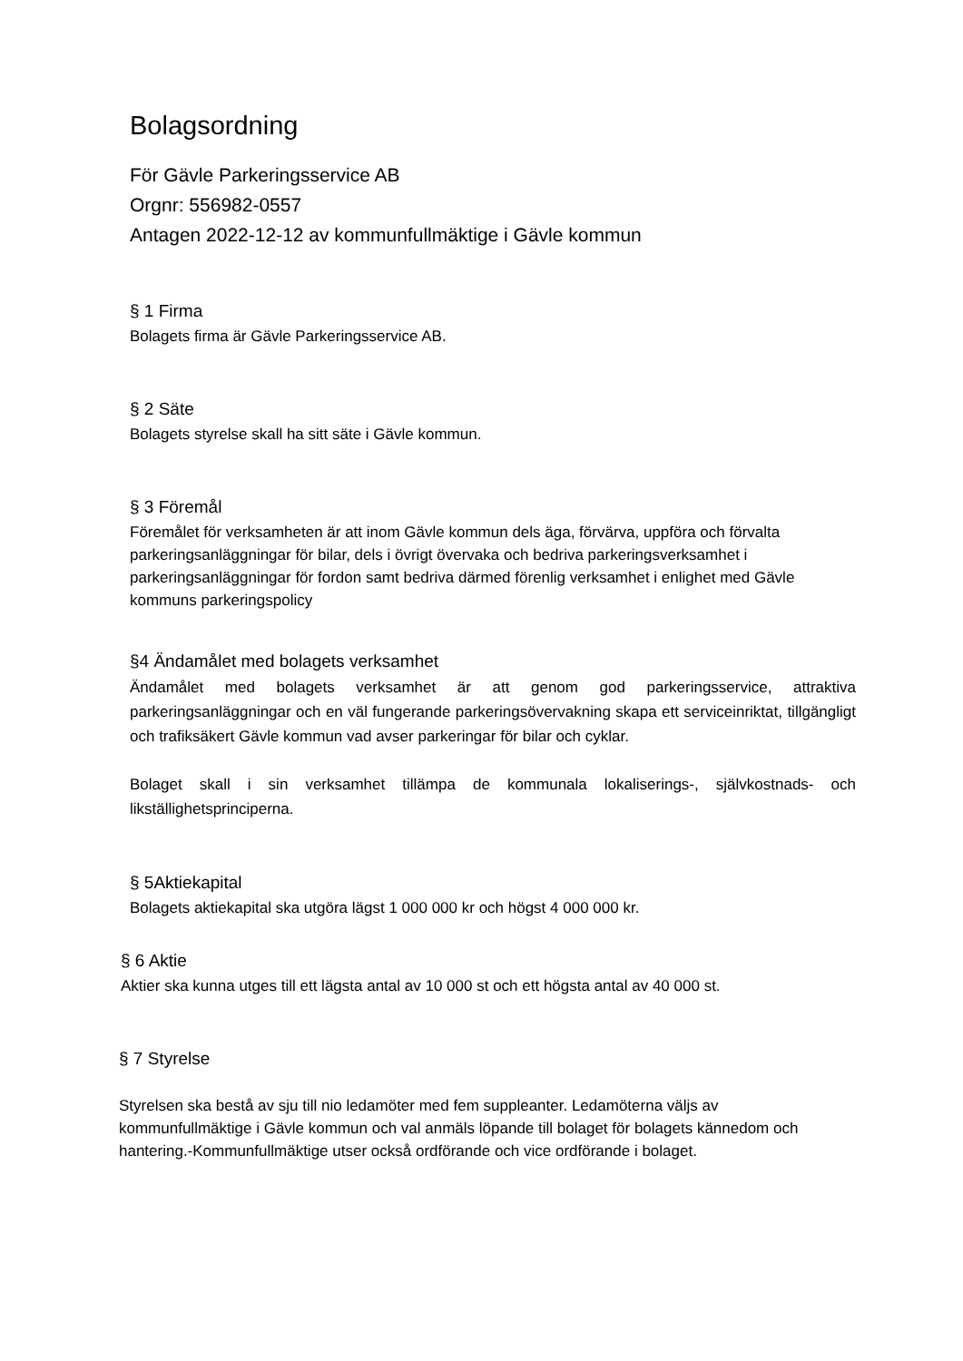Bolagsordning
För Gävle Parkeringsservice AB
Orgnr: 556982-0557
Antagen 2022-12-12 av kommunfullmäktige i Gävle kommun
§ 1 Firma
Bolagets firma är Gävle Parkeringsservice AB.
§ 2 Säte
Bolagets styrelse skall ha sitt säte i Gävle kommun.
§ 3 Föremål
Föremålet för verksamheten är att inom Gävle kommun dels äga, förvärva, uppföra och förvalta parkeringsanläggningar för bilar, dels i övrigt övervaka och bedriva parkeringsverksamhet i parkeringsanläggningar för fordon samt bedriva därmed förenlig verksamhet i enlighet med Gävle kommuns parkeringspolicy
§4 Ändamålet med bolagets verksamhet
Ändamålet med bolagets verksamhet är att genom god parkeringsservice, attraktiva parkeringsanläggningar och en väl fungerande parkeringsövervakning skapa ett serviceinriktat, tillgängligt och trafiksäkert Gävle kommun vad avser parkeringar för bilar och cyklar.
Bolaget skall i sin verksamhet tillämpa de kommunala lokaliserings-, självkostnads- och likställighetsprinciperna.
§ 5Aktiekapital
Bolagets aktiekapital ska utgöra lägst 1 000 000 kr och högst 4 000 000 kr.
§ 6 Aktie
Aktier ska kunna utges till ett lägsta antal av 10 000 st och ett högsta antal av 40 000 st.
§ 7 Styrelse
Styrelsen ska bestå av sju till nio ledamöter med fem suppleanter. Ledamöterna väljs av kommunfullmäktige i Gävle kommun och val anmäls löpande till bolaget för bolagets kännedom och hantering.-Kommunfullmäktige utser också ordförande och vice ordförande i bolaget.